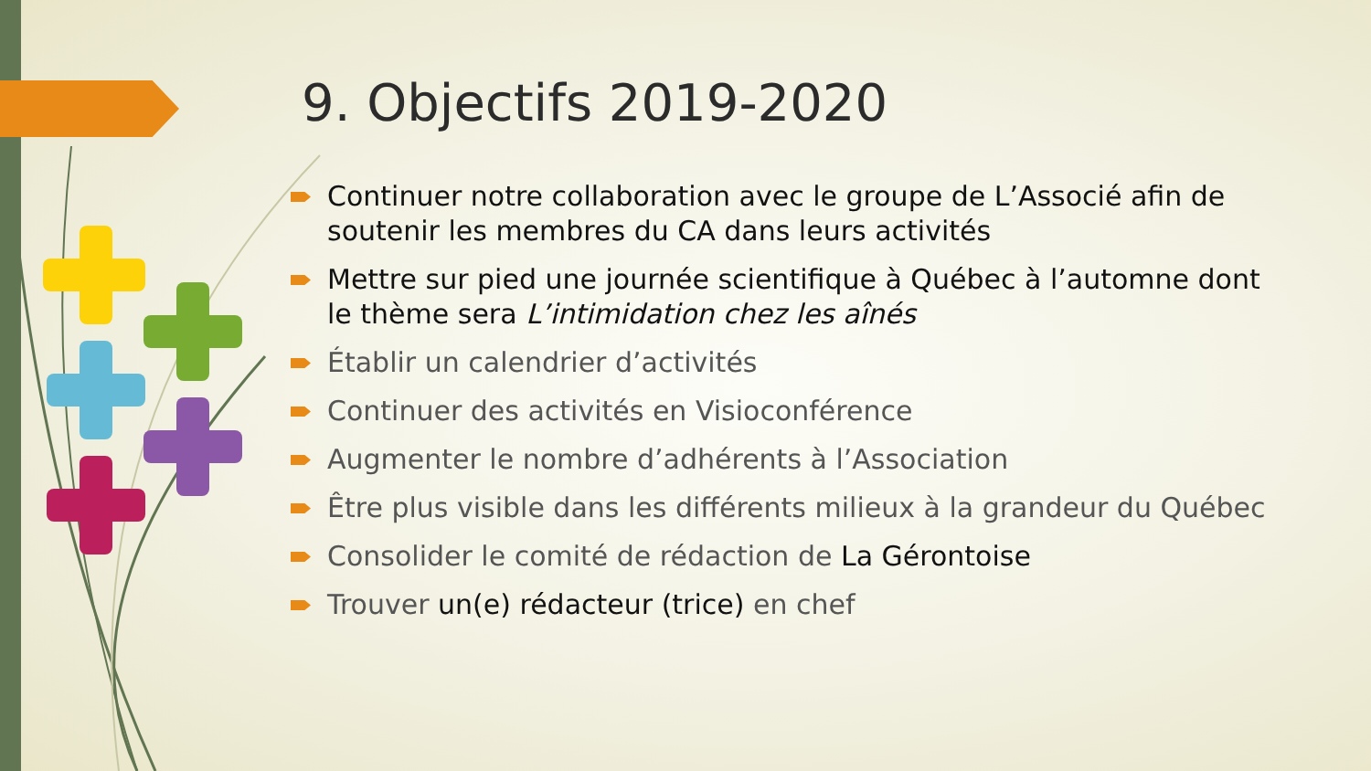9. Objectifs 2019-2020
Continuer notre collaboration avec le groupe de L’Associé afin de soutenir les membres du CA dans leurs activités
Mettre sur pied une journée scientifique à Québec à l’automne dont le thème sera L’intimidation chez les aînés
Établir un calendrier d’activités
Continuer des activités en Visioconférence
Augmenter le nombre d’adhérents à l’Association
Être plus visible dans les différents milieux à la grandeur du Québec
Consolider le comité de rédaction de La Gérontoise
Trouver un(e) rédacteur (trice) en chef